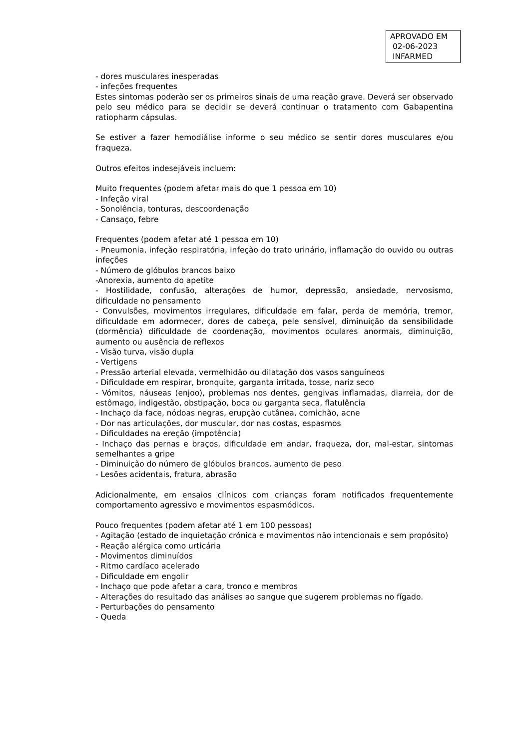APROVADO EM
02-06-2023
INFARMED
- dores musculares inesperadas
- infeções frequentes
Estes sintomas poderão ser os primeiros sinais de uma reação grave. Deverá ser observado pelo seu médico para se decidir se deverá continuar o tratamento com Gabapentina ratiopharm cápsulas.
Se estiver a fazer hemodiálise informe o seu médico se sentir dores musculares e/ou fraqueza.
Outros efeitos indesejáveis incluem:
Muito frequentes (podem afetar mais do que 1 pessoa em 10)
- Infeção viral
- Sonolência, tonturas, descoordenação
- Cansaço, febre
Frequentes (podem afetar até 1 pessoa em 10)
- Pneumonia, infeção respiratória, infeção do trato urinário, inflamação do ouvido ou outras infeções
- Número de glóbulos brancos baixo
-Anorexia, aumento do apetite
- Hostilidade, confusão, alterações de humor, depressão, ansiedade, nervosismo, dificuldade no pensamento
- Convulsões, movimentos irregulares, dificuldade em falar, perda de memória, tremor, dificuldade em adormecer, dores de cabeça, pele sensível, diminuição da sensibilidade (dormência) dificuldade de coordenação, movimentos oculares anormais, diminuição, aumento ou ausência de reflexos
- Visão turva, visão dupla
- Vertigens
- Pressão arterial elevada, vermelhidão ou dilatação dos vasos sanguíneos
- Dificuldade em respirar, bronquite, garganta irritada, tosse, nariz seco
- Vómitos, náuseas (enjoo), problemas nos dentes, gengivas inflamadas, diarreia, dor de estômago, indigestão, obstipação, boca ou garganta seca, flatulência
- Inchaço da face, nódoas negras, erupção cutânea, comichão, acne
- Dor nas articulações, dor muscular, dor nas costas, espasmos
- Dificuldades na ereção (impotência)
- Inchaço das pernas e braços, dificuldade em andar, fraqueza, dor, mal-estar, sintomas semelhantes a gripe
- Diminuição do número de glóbulos brancos, aumento de peso
- Lesões acidentais, fratura, abrasão
Adicionalmente, em ensaios clínicos com crianças foram notificados frequentemente comportamento agressivo e movimentos espasmódicos.
Pouco frequentes (podem afetar até 1 em 100 pessoas)
- Agitação (estado de inquietação crónica e movimentos não intencionais e sem propósito)
- Reação alérgica como urticária
- Movimentos diminuídos
- Ritmo cardíaco acelerado
- Dificuldade em engolir
- Inchaço que pode afetar a cara, tronco e membros
- Alterações do resultado das análises ao sangue que sugerem problemas no fígado.
- Perturbações do pensamento
- Queda